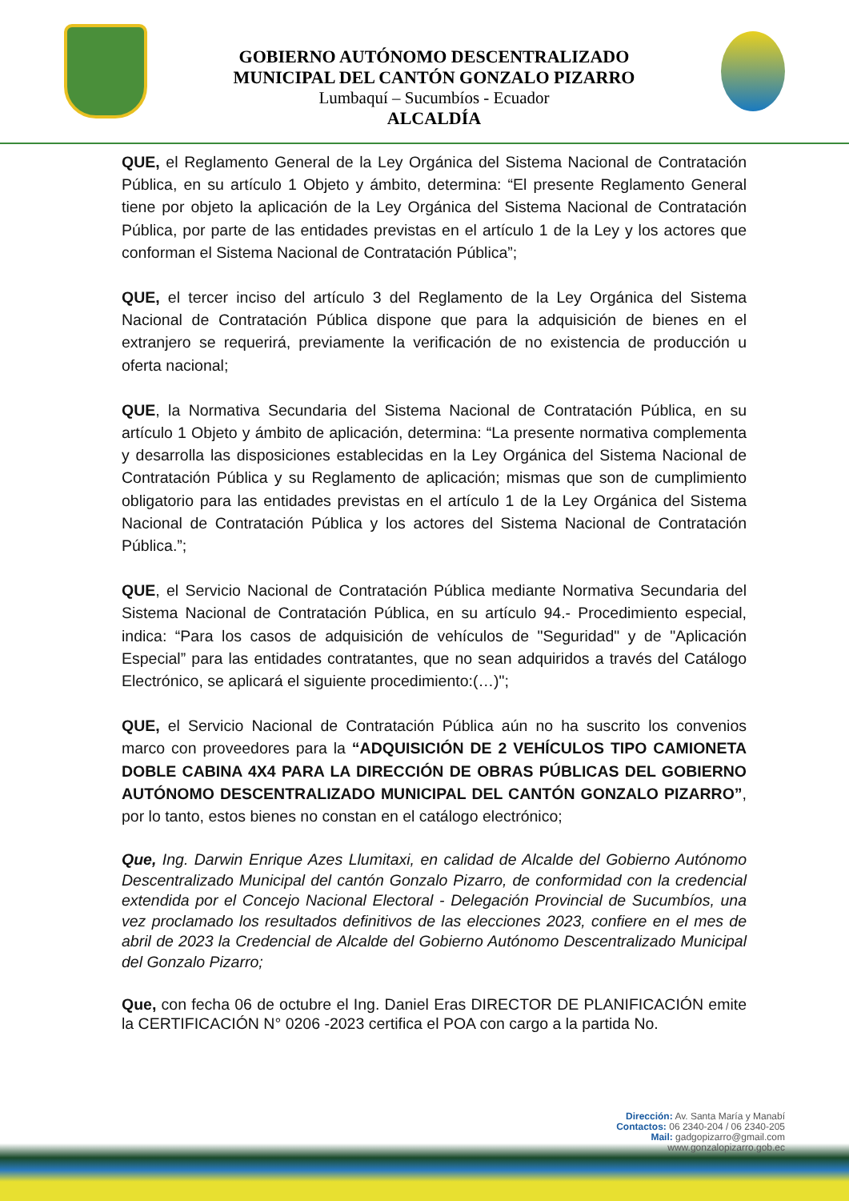GOBIERNO AUTÓNOMO DESCENTRALIZADO
MUNICIPAL DEL CANTÓN GONZALO PIZARRO
Lumbaquí – Sucumbíos - Ecuador
ALCALDÍA
QUE, el Reglamento General de la Ley Orgánica del Sistema Nacional de Contratación Pública, en su artículo 1 Objeto y ámbito, determina: “El presente Reglamento General tiene por objeto la aplicación de la Ley Orgánica del Sistema Nacional de Contratación Pública, por parte de las entidades previstas en el artículo 1 de la Ley y los actores que conforman el Sistema Nacional de Contratación Pública”;
QUE, el tercer inciso del artículo 3 del Reglamento de la Ley Orgánica del Sistema Nacional de Contratación Pública dispone que para la adquisición de bienes en el extranjero se requerirá, previamente la verificación de no existencia de producción u oferta nacional;
QUE, la Normativa Secundaria del Sistema Nacional de Contratación Pública, en su artículo 1 Objeto y ámbito de aplicación, determina: “La presente normativa complementa y desarrolla las disposiciones establecidas en la Ley Orgánica del Sistema Nacional de Contratación Pública y su Reglamento de aplicación; mismas que son de cumplimiento obligatorio para las entidades previstas en el artículo 1 de la Ley Orgánica del Sistema Nacional de Contratación Pública y los actores del Sistema Nacional de Contratación Pública.”;
QUE, el Servicio Nacional de Contratación Pública mediante Normativa Secundaria del Sistema Nacional de Contratación Pública, en su artículo 94.- Procedimiento especial, indica: “Para los casos de adquisición de vehículos de "Seguridad" y de "Aplicación Especial” para las entidades contratantes, que no sean adquiridos a través del Catálogo Electrónico, se aplicará el siguiente procedimiento:(…)";
QUE, el Servicio Nacional de Contratación Pública aún no ha suscrito los convenios marco con proveedores para la “ADQUISICIÓN DE 2 VEHÍCULOS TIPO CAMIONETA DOBLE CABINA 4X4 PARA LA DIRECCIÓN DE OBRAS PÚBLICAS DEL GOBIERNO AUTÓNOMO DESCENTRALIZADO MUNICIPAL DEL CANTÓN GONZALO PIZARRO”, por lo tanto, estos bienes no constan en el catálogo electrónico;
Que, Ing. Darwin Enrique Azes Llumitaxi, en calidad de Alcalde del Gobierno Autónomo Descentralizado Municipal del cantón Gonzalo Pizarro, de conformidad con la credencial extendida por el Concejo Nacional Electoral - Delegación Provincial de Sucumbíos, una vez proclamado los resultados definitivos de las elecciones 2023, confiere en el mes de abril de 2023 la Credencial de Alcalde del Gobierno Autónomo Descentralizado Municipal del Gonzalo Pizarro;
Que, con fecha 06 de octubre el Ing. Daniel Eras DIRECTOR DE PLANIFICACIÓN emite la CERTIFICACIÓN N° 0206 -2023 certifica el POA con cargo a la partida No.
Dirección: Av. Santa María y Manabí
Contactos: 06 2340-204 / 06 2340-205
Mail: gadgopizarro@gmail.com
www.gonzalopizarro.gob.ec